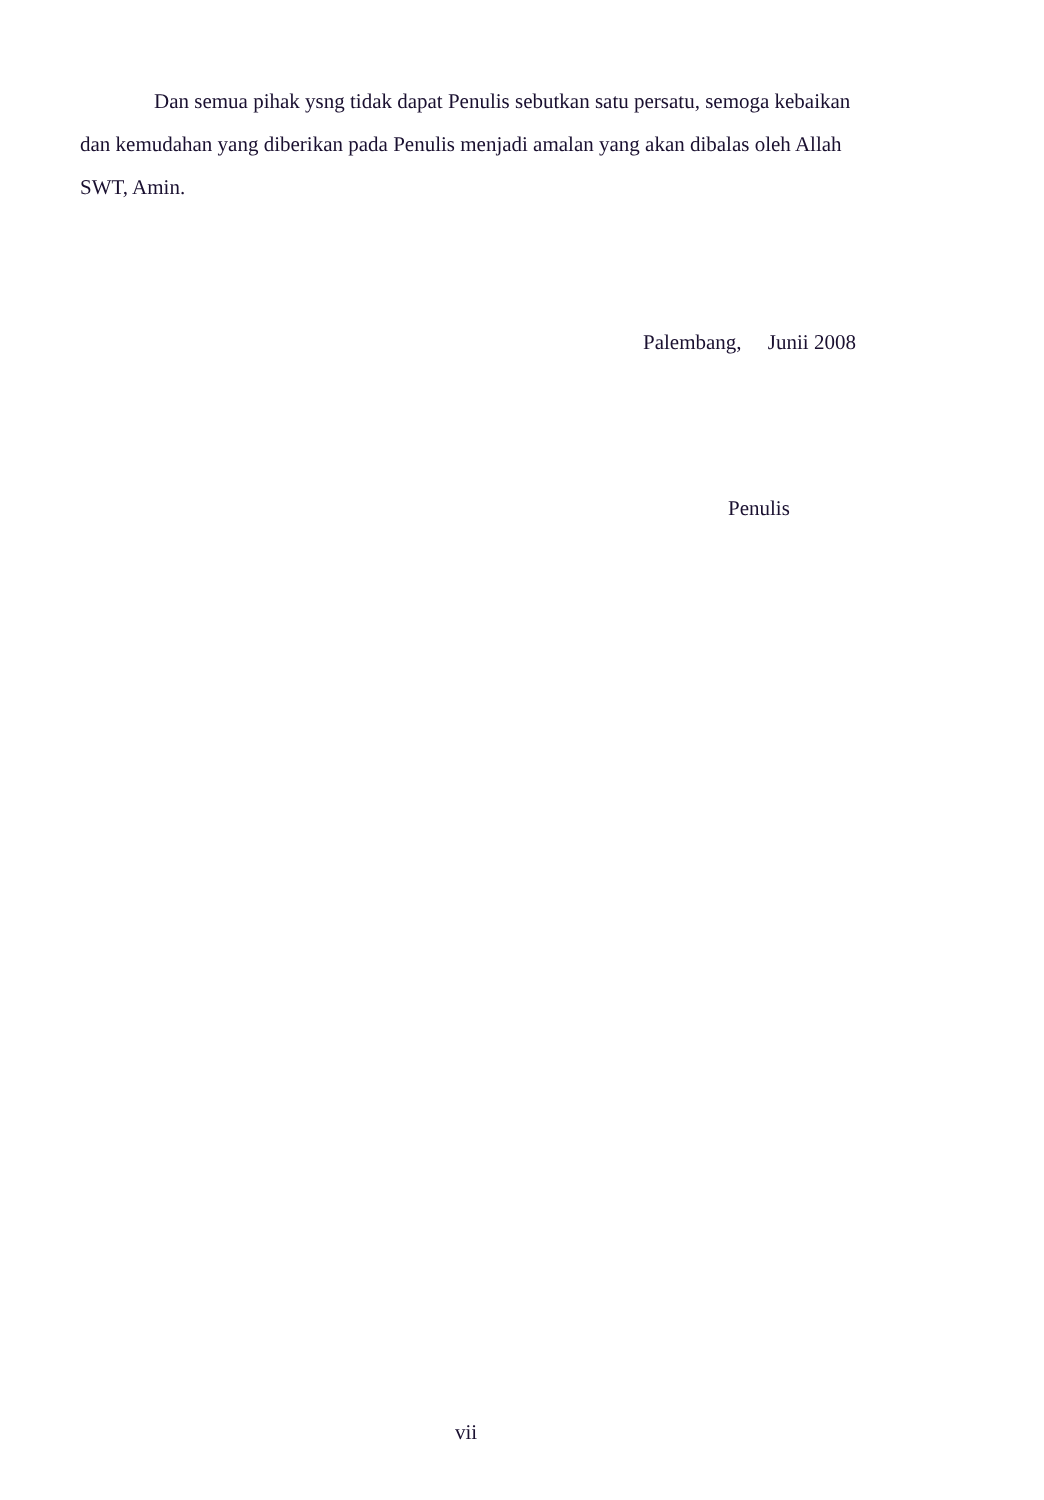Dan semua pihak ysng tidak dapat Penulis sebutkan satu persatu, semoga kebaikan dan kemudahan yang diberikan pada Penulis menjadi amalan yang akan dibalas oleh Allah SWT, Amin.
Palembang, Junii 2008
Penulis
vii